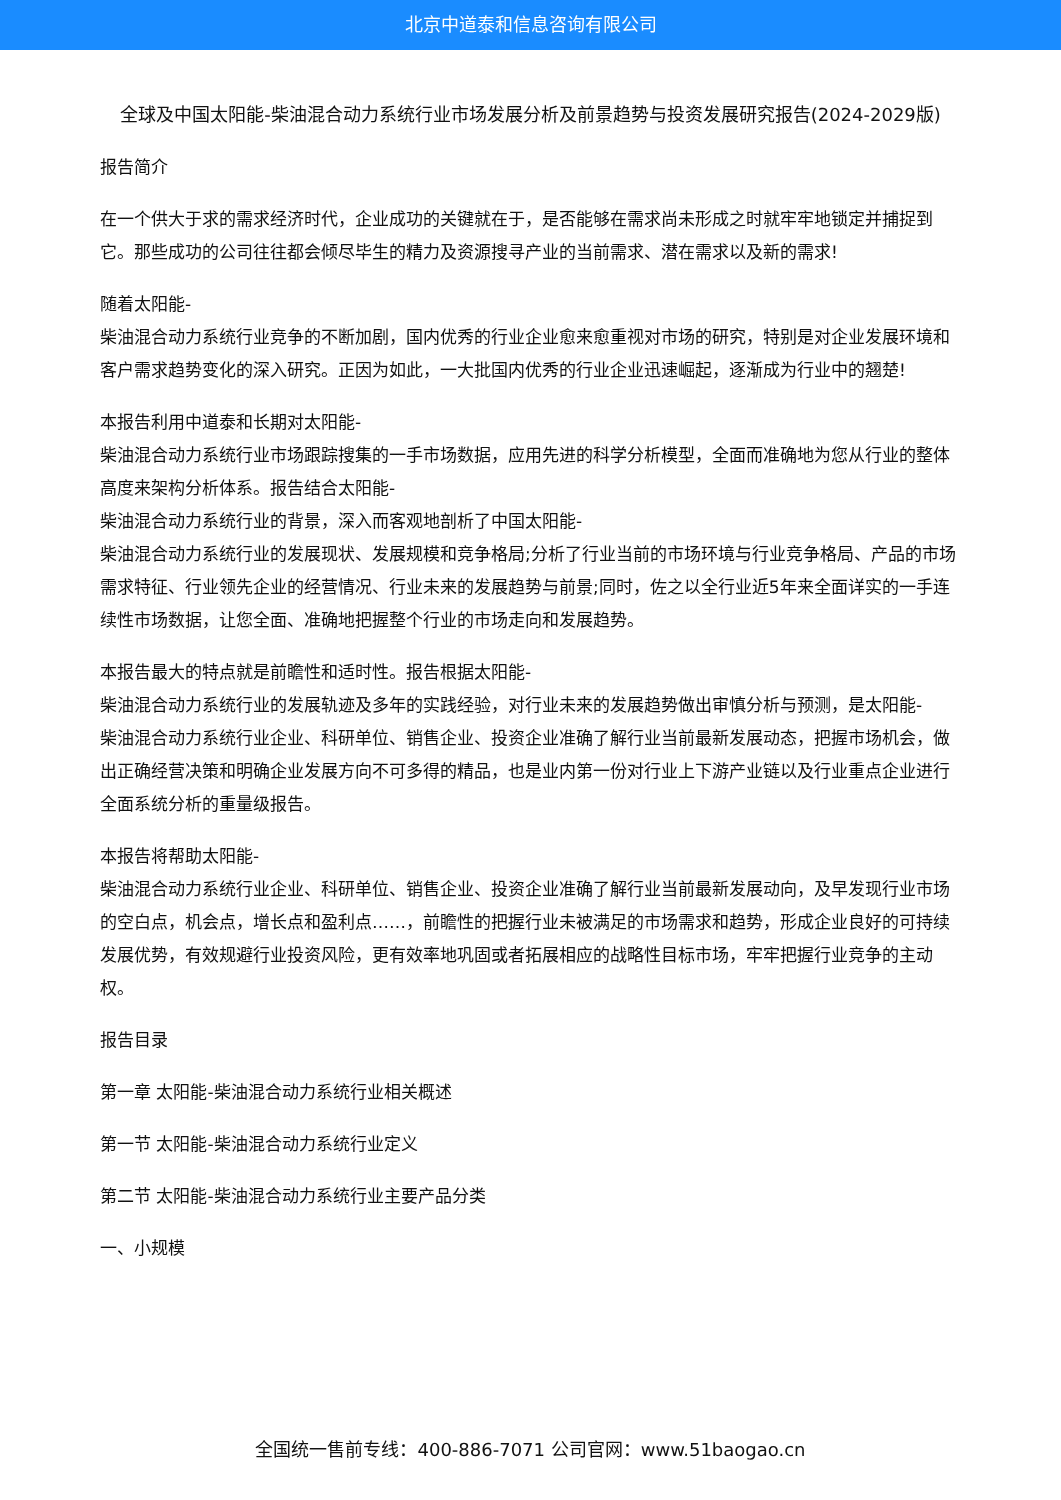北京中道泰和信息咨询有限公司
全球及中国太阳能-柴油混合动力系统行业市场发展分析及前景趋势与投资发展研究报告(2024-2029版)
报告简介
在一个供大于求的需求经济时代，企业成功的关键就在于，是否能够在需求尚未形成之时就牢牢地锁定并捕捉到它。那些成功的公司往往都会倾尽毕生的精力及资源搜寻产业的当前需求、潜在需求以及新的需求!
随着太阳能-
柴油混合动力系统行业竞争的不断加剧，国内优秀的行业企业愈来愈重视对市场的研究，特别是对企业发展环境和客户需求趋势变化的深入研究。正因为如此，一大批国内优秀的行业企业迅速崛起，逐渐成为行业中的翘楚!
本报告利用中道泰和长期对太阳能-
柴油混合动力系统行业市场跟踪搜集的一手市场数据，应用先进的科学分析模型，全面而准确地为您从行业的整体高度来架构分析体系。报告结合太阳能-
柴油混合动力系统行业的背景，深入而客观地剖析了中国太阳能-
柴油混合动力系统行业的发展现状、发展规模和竞争格局;分析了行业当前的市场环境与行业竞争格局、产品的市场需求特征、行业领先企业的经营情况、行业未来的发展趋势与前景;同时，佐之以全行业近5年来全面详实的一手连续性市场数据，让您全面、准确地把握整个行业的市场走向和发展趋势。
本报告最大的特点就是前瞻性和适时性。报告根据太阳能-
柴油混合动力系统行业的发展轨迹及多年的实践经验，对行业未来的发展趋势做出审慎分析与预测，是太阳能-
柴油混合动力系统行业企业、科研单位、销售企业、投资企业准确了解行业当前最新发展动态，把握市场机会，做出正确经营决策和明确企业发展方向不可多得的精品，也是业内第一份对行业上下游产业链以及行业重点企业进行全面系统分析的重量级报告。
本报告将帮助太阳能-
柴油混合动力系统行业企业、科研单位、销售企业、投资企业准确了解行业当前最新发展动向，及早发现行业市场的空白点，机会点，增长点和盈利点……，前瞻性的把握行业未被满足的市场需求和趋势，形成企业良好的可持续发展优势，有效规避行业投资风险，更有效率地巩固或者拓展相应的战略性目标市场，牢牢把握行业竞争的主动权。
报告目录
第一章 太阳能-柴油混合动力系统行业相关概述
第一节 太阳能-柴油混合动力系统行业定义
第二节 太阳能-柴油混合动力系统行业主要产品分类
一、小规模
全国统一售前专线：400-886-7071 公司官网：www.51baogao.cn